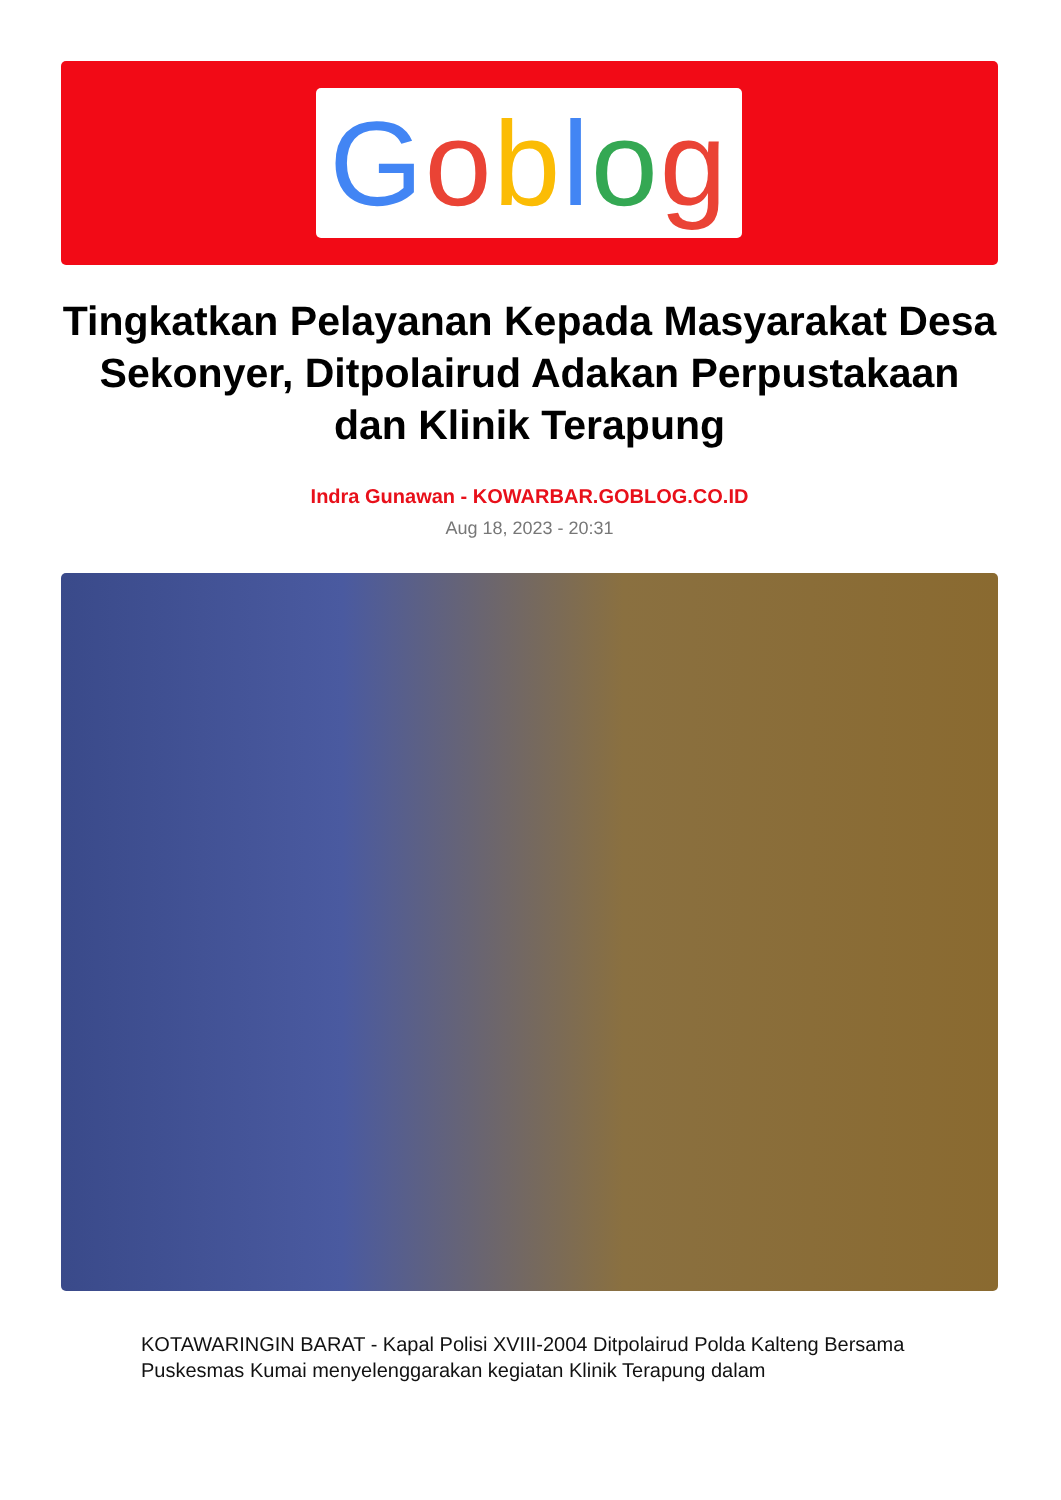Goblog
Tingkatkan Pelayanan Kepada Masyarakat Desa Sekonyer, Ditpolairud Adakan Perpustakaan dan Klinik Terapung
Indra Gunawan - KOWARBAR.GOBLOG.CO.ID
Aug 18, 2023 - 20:31
KOTAWARINGIN BARAT - Kapal Polisi XVIII-2004 Ditpolairud Polda Kalteng Bersama Puskesmas Kumai menyelenggarakan kegiatan Klinik Terapung dalam